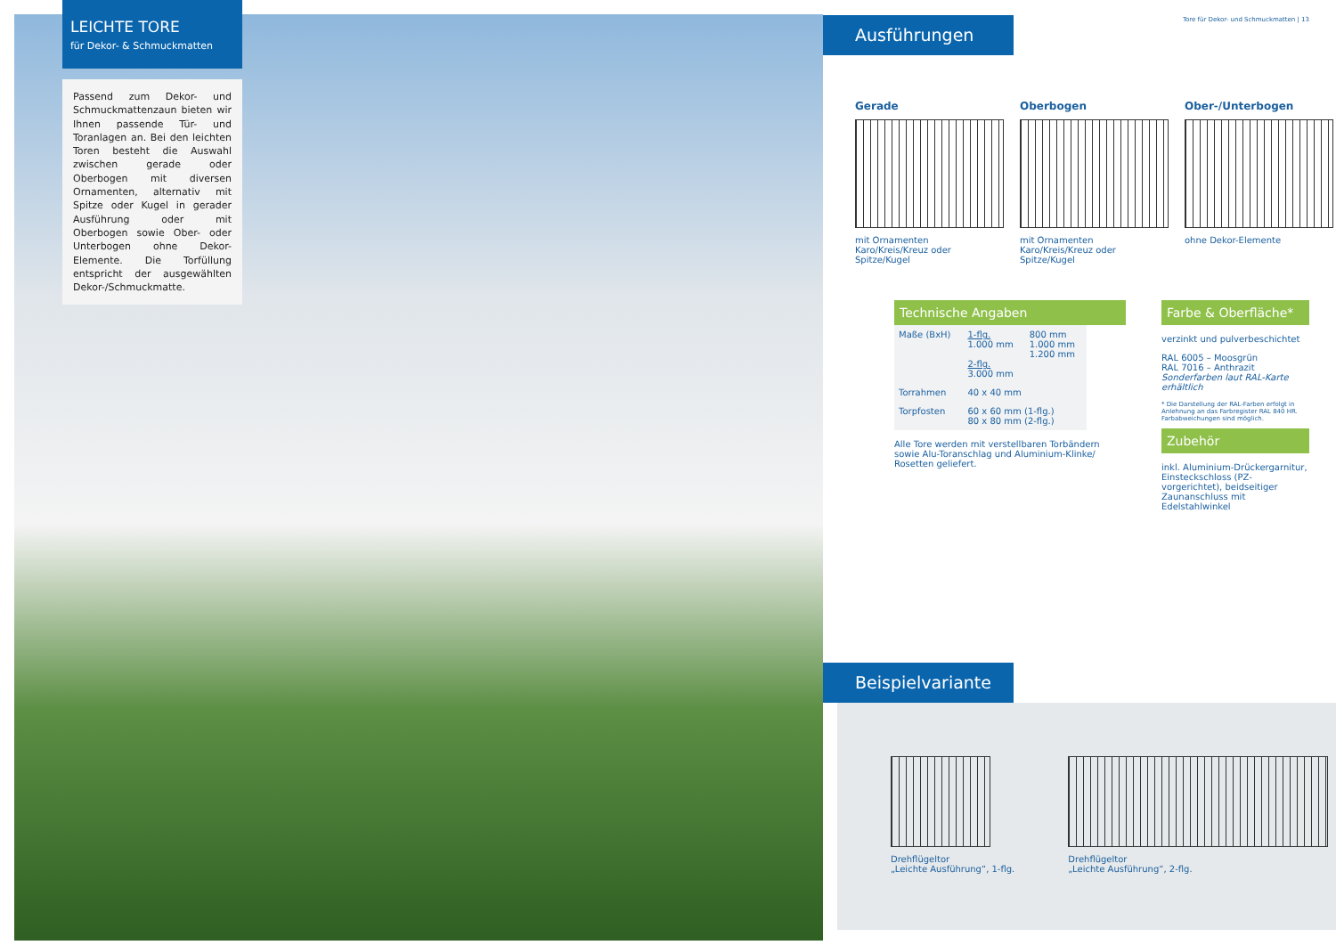LEICHTE TORE
für Dekor- & Schmuckmatten
Passend zum Dekor- und Schmuckmattenzaun bieten wir Ihnen passende Tür- und Toranlagen an. Bei den leichten Toren besteht die Auswahl zwischen gerade oder Oberbogen mit diversen Ornamenten, alternativ mit Spitze oder Kugel in gerader Ausführung oder mit Oberbogen sowie Ober- oder Unterbogen ohne Dekor-Elemente. Die Torfüllung entspricht der ausgewählten Dekor-/Schmuckmatte.
Tore für Dekor- und Schmuckmatten | 13
Ausführungen
Gerade
mit Ornamenten Karo/Kreis/Kreuz oder Spitze/Kugel
Oberbogen
mit Ornamenten Karo/Kreis/Kreuz oder Spitze/Kugel
Ober-/Unterbogen
ohne Dekor-Elemente
Technische Angaben
| Maße (BxH) | 1-flg. 1.000 mm 2-flg. 3.000 mm | 800 mm 1.000 mm 1.200 mm |
| Torrahmen | 40 x 40 mm | |
| Torpfosten | 60 x 60 mm (1-flg.) 80 x 80 mm (2-flg.) | |
Alle Tore werden mit verstellbaren Torbändern sowie Alu-Toranschlag und Aluminium-Klinke/ Rosetten geliefert.
Farbe & Oberfläche*
verzinkt und pulverbeschichtet
RAL 6005 – Moosgrün
RAL 7016 – Anthrazit
Sonderfarben laut RAL-Karte erhältlich
* Die Darstellung der RAL-Farben erfolgt in Anlehnung an das Farbregister RAL 840 HR. Farbabweichungen sind möglich.
Zubehör
inkl. Aluminium-Drückergarnitur, Einsteckschloss (PZ-vorgerichtet), beidseitiger Zaunanschluss mit Edelstahlwinkel
Beispielvariante
Drehflügeltor
„Leichte Ausführung“, 1-flg.
Drehflügeltor
„Leichte Ausführung“, 2-flg.